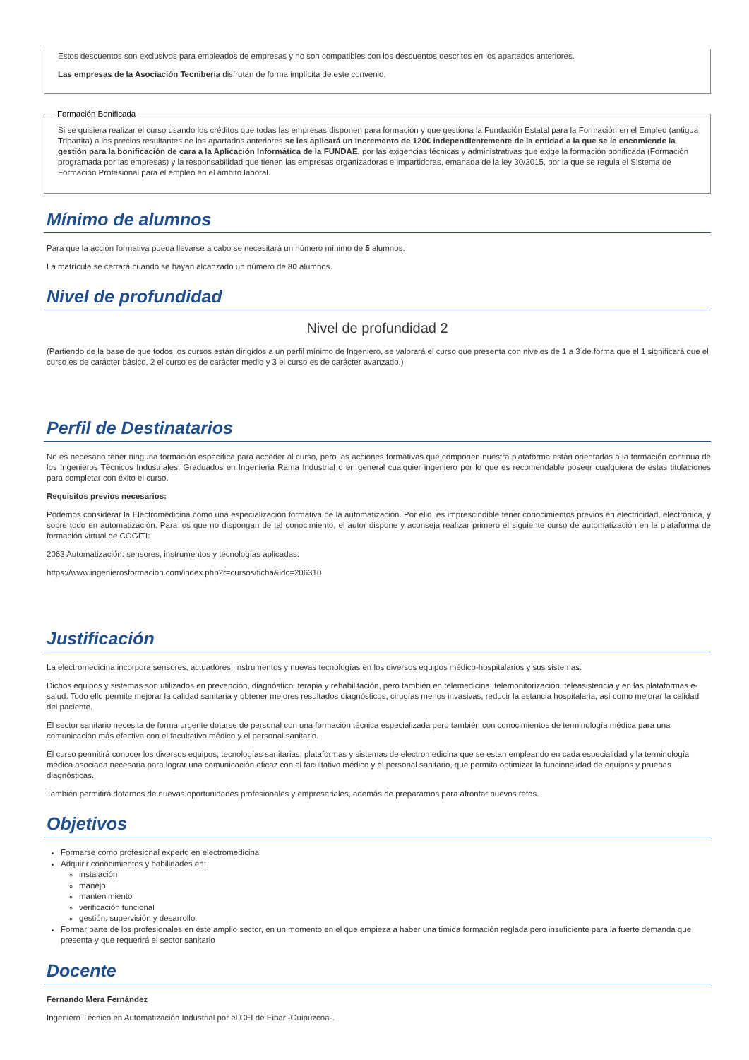Estos descuentos son exclusivos para empleados de empresas y no son compatibles con los descuentos descritos en los apartados anteriores.
Las empresas de la Asociación Tecniberia disfrutan de forma implícita de este convenio.
Formación Bonificada
Si se quisiera realizar el curso usando los créditos que todas las empresas disponen para formación y que gestiona la Fundación Estatal para la Formación en el Empleo (antigua Tripartita) a los precios resultantes de los apartados anteriores se les aplicará un incremento de 120€ independientemente de la entidad a la que se le encomiende la gestión para la bonificación de cara a la Aplicación Informática de la FUNDAE, por las exigencias técnicas y administrativas que exige la formación bonificada (Formación programada por las empresas) y la responsabilidad que tienen las empresas organizadoras e impartidoras, emanada de la ley 30/2015, por la que se regula el Sistema de Formación Profesional para el empleo en el ámbito laboral.
Mínimo de alumnos
Para que la acción formativa pueda llevarse a cabo se necesitará un número mínimo de 5 alumnos.
La matrícula se cerrará cuando se hayan alcanzado un número de 80 alumnos.
Nivel de profundidad
Nivel de profundidad 2
(Partiendo de la base de que todos los cursos están dirigidos a un perfil mínimo de Ingeniero, se valorará el curso que presenta con niveles de 1 a 3 de forma que el 1 significará que el curso es de carácter básico, 2 el curso es de carácter medio y 3 el curso es de carácter avanzado.)
Perfil de Destinatarios
No es necesario tener ninguna formación específica para acceder al curso, pero las acciones formativas que componen nuestra plataforma están orientadas a la formación continua de los Ingenieros Técnicos Industriales, Graduados en Ingeniería Rama Industrial o en general cualquier ingeniero por lo que es recomendable poseer cualquiera de estas titulaciones para completar con éxito el curso.
Requisitos previos necesarios:
Podemos considerar la Electromedicina como una especialización formativa de la automatización. Por ello, es imprescindible tener conocimientos previos en electricidad, electrónica, y sobre todo en automatización. Para los que no dispongan de tal conocimiento, el autor dispone y aconseja realizar primero el siguiente curso de automatización en la plataforma de formación virtual de COGITI:
2063 Automatización: sensores, instrumentos y tecnologías aplicadas:
https://www.ingenierosformacion.com/index.php?r=cursos/ficha&idc=206310
Justificación
La electromedicina incorpora sensores, actuadores, instrumentos y nuevas tecnologías en los diversos equipos médico-hospitalarios y sus sistemas.
Dichos equipos y sistemas son utilizados en prevención, diagnóstico, terapia y rehabilitación, pero también en telemedicina, telemonitorización, teleasistencia y en las plataformas e-salud. Todo ello permite mejorar la calidad sanitaria y obtener mejores resultados diagnósticos, cirugías menos invasivas, reducir la estancia hospitalaria, así como mejorar la calidad del paciente.
El sector sanitario necesita de forma urgente dotarse de personal con una formación técnica especializada pero también con conocimientos de terminología médica para una comunicación más efectiva con el facultativo médico y el personal sanitario.
El curso permitirá conocer los diversos equipos, tecnologías sanitarias, plataformas y sistemas de electromedicina que se estan empleando en cada especialidad y la terminología médica asociada necesaria para lograr una comunicación eficaz con el facultativo médico y el personal sanitario, que permita optimizar la funcionalidad de equipos y pruebas diagnósticas.
También permitirá dotarnos de nuevas oportunidades profesionales y empresariales, además de prepararnos para afrontar nuevos retos.
Objetivos
Formarse como profesional experto en electromedicina
Adquirir conocimientos y habilidades en:
instalación
manejo
mantenimiento
verificación funcional
gestión, supervisión y desarrollo.
Formar parte de los profesionales en éste amplio sector, en un momento en el que empieza a haber una tímida formación reglada pero insuficiente para la fuerte demanda que presenta y que requerirá el sector sanitario
Docente
Fernando Mera Fernández
Ingeniero Técnico en Automatización Industrial por el CEI de Eibar -Guipúzcoa-.